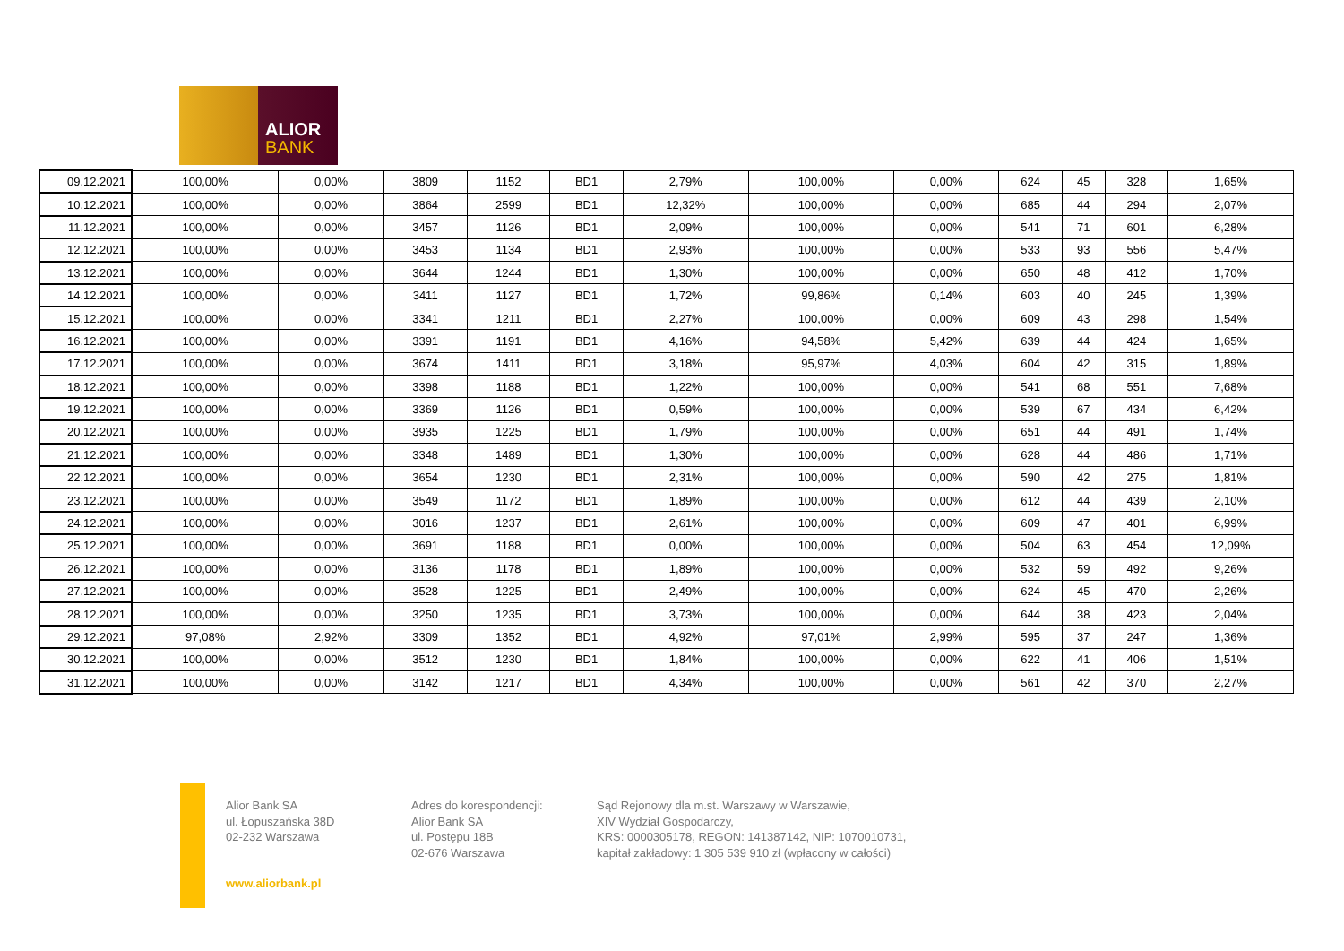ALIOR
BANK
| 09.12.2021 | 100,00% | 0,00% | 3809 | 1152 | BD1 | 2,79% | 100,00% | 0,00% | 624 | 45 | 328 | 1,65% |
| 10.12.2021 | 100,00% | 0,00% | 3864 | 2599 | BD1 | 12,32% | 100,00% | 0,00% | 685 | 44 | 294 | 2,07% |
| 11.12.2021 | 100,00% | 0,00% | 3457 | 1126 | BD1 | 2,09% | 100,00% | 0,00% | 541 | 71 | 601 | 6,28% |
| 12.12.2021 | 100,00% | 0,00% | 3453 | 1134 | BD1 | 2,93% | 100,00% | 0,00% | 533 | 93 | 556 | 5,47% |
| 13.12.2021 | 100,00% | 0,00% | 3644 | 1244 | BD1 | 1,30% | 100,00% | 0,00% | 650 | 48 | 412 | 1,70% |
| 14.12.2021 | 100,00% | 0,00% | 3411 | 1127 | BD1 | 1,72% | 99,86% | 0,14% | 603 | 40 | 245 | 1,39% |
| 15.12.2021 | 100,00% | 0,00% | 3341 | 1211 | BD1 | 2,27% | 100,00% | 0,00% | 609 | 43 | 298 | 1,54% |
| 16.12.2021 | 100,00% | 0,00% | 3391 | 1191 | BD1 | 4,16% | 94,58% | 5,42% | 639 | 44 | 424 | 1,65% |
| 17.12.2021 | 100,00% | 0,00% | 3674 | 1411 | BD1 | 3,18% | 95,97% | 4,03% | 604 | 42 | 315 | 1,89% |
| 18.12.2021 | 100,00% | 0,00% | 3398 | 1188 | BD1 | 1,22% | 100,00% | 0,00% | 541 | 68 | 551 | 7,68% |
| 19.12.2021 | 100,00% | 0,00% | 3369 | 1126 | BD1 | 0,59% | 100,00% | 0,00% | 539 | 67 | 434 | 6,42% |
| 20.12.2021 | 100,00% | 0,00% | 3935 | 1225 | BD1 | 1,79% | 100,00% | 0,00% | 651 | 44 | 491 | 1,74% |
| 21.12.2021 | 100,00% | 0,00% | 3348 | 1489 | BD1 | 1,30% | 100,00% | 0,00% | 628 | 44 | 486 | 1,71% |
| 22.12.2021 | 100,00% | 0,00% | 3654 | 1230 | BD1 | 2,31% | 100,00% | 0,00% | 590 | 42 | 275 | 1,81% |
| 23.12.2021 | 100,00% | 0,00% | 3549 | 1172 | BD1 | 1,89% | 100,00% | 0,00% | 612 | 44 | 439 | 2,10% |
| 24.12.2021 | 100,00% | 0,00% | 3016 | 1237 | BD1 | 2,61% | 100,00% | 0,00% | 609 | 47 | 401 | 6,99% |
| 25.12.2021 | 100,00% | 0,00% | 3691 | 1188 | BD1 | 0,00% | 100,00% | 0,00% | 504 | 63 | 454 | 12,09% |
| 26.12.2021 | 100,00% | 0,00% | 3136 | 1178 | BD1 | 1,89% | 100,00% | 0,00% | 532 | 59 | 492 | 9,26% |
| 27.12.2021 | 100,00% | 0,00% | 3528 | 1225 | BD1 | 2,49% | 100,00% | 0,00% | 624 | 45 | 470 | 2,26% |
| 28.12.2021 | 100,00% | 0,00% | 3250 | 1235 | BD1 | 3,73% | 100,00% | 0,00% | 644 | 38 | 423 | 2,04% |
| 29.12.2021 | 97,08% | 2,92% | 3309 | 1352 | BD1 | 4,92% | 97,01% | 2,99% | 595 | 37 | 247 | 1,36% |
| 30.12.2021 | 100,00% | 0,00% | 3512 | 1230 | BD1 | 1,84% | 100,00% | 0,00% | 622 | 41 | 406 | 1,51% |
| 31.12.2021 | 100,00% | 0,00% | 3142 | 1217 | BD1 | 4,34% | 100,00% | 0,00% | 561 | 42 | 370 | 2,27% |
Alior Bank SA
ul. Łopuszańska 38D
02-232 Warszawa
Adres do korespondencji:
Alior Bank SA
ul. Postępu 18B
02-676 Warszawa
Sąd Rejonowy dla m.st. Warszawy w Warszawie,
XIV Wydział Gospodarczy,
KRS: 0000305178, REGON: 141387142, NIP: 1070010731,
kapitał zakładowy: 1 305 539 910 zł (wpłacony w całości)
www.aliorbank.pl